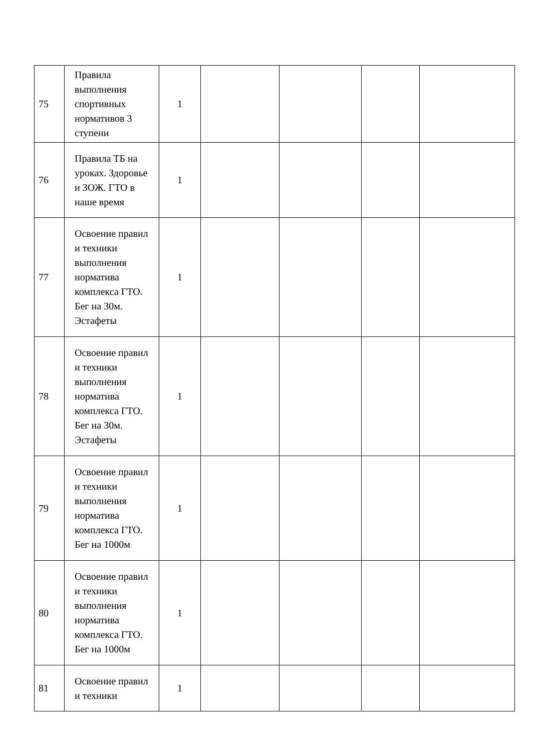| 75 | Правила выполнения спортивных нормативов 3 ступени | 1 | | | | |
| 76 | Правила ТБ на уроках. Здоровье и ЗОЖ. ГТО в наше время | 1 | | | | |
| 77 | Освоение правил и техники выполнения норматива комплекса ГТО. Бег на 30м. Эстафеты | 1 | | | | |
| 78 | Освоение правил и техники выполнения норматива комплекса ГТО. Бег на 30м. Эстафеты | 1 | | | | |
| 79 | Освоение правил и техники выполнения норматива комплекса ГТО. Бег на 1000м | 1 | | | | |
| 80 | Освоение правил и техники выполнения норматива комплекса ГТО. Бег на 1000м | 1 | | | | |
| 81 | Освоение правил и техники | 1 | | | | |